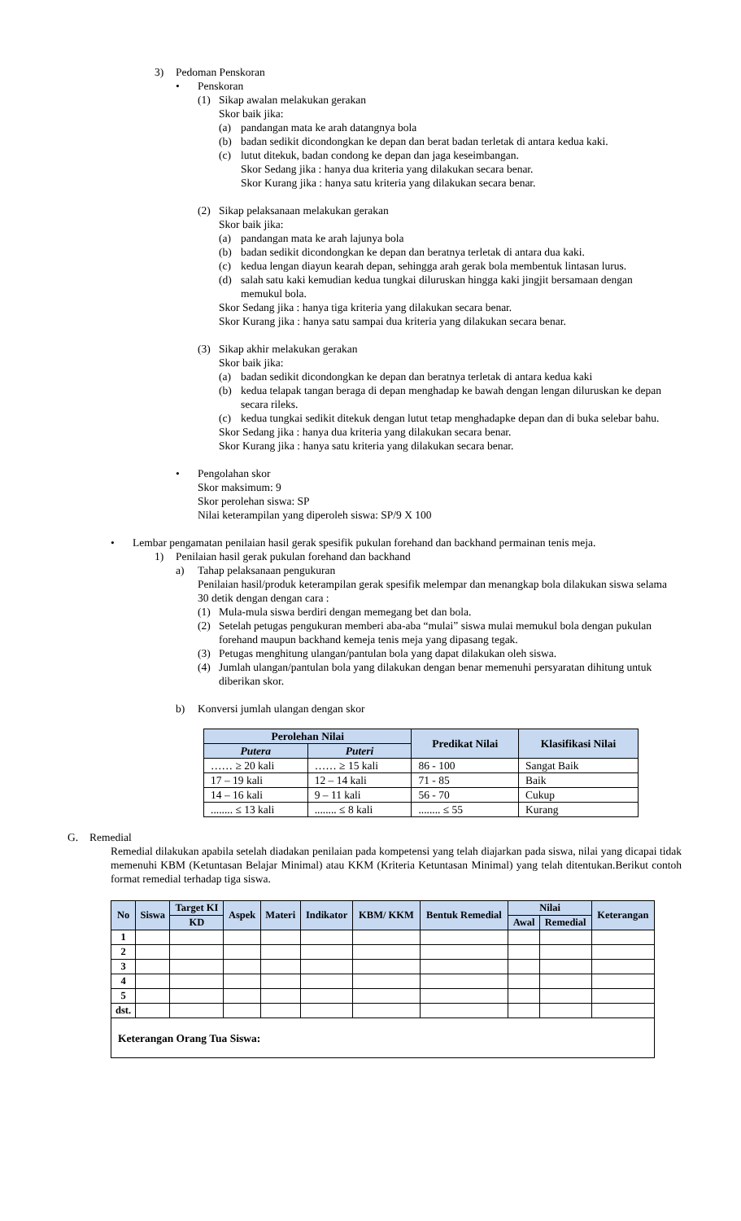3) Pedoman Penskoran
• Penskoran
(1) Sikap awalan melakukan gerakan
Skor baik jika:
(a) pandangan mata ke arah datangnya bola
(b) badan sedikit dicondongkan ke depan dan berat badan terletak di antara kedua kaki.
(c) lutut ditekuk, badan condong ke depan dan jaga keseimbangan.
Skor Sedang jika : hanya dua kriteria yang dilakukan secara benar.
Skor Kurang jika : hanya satu kriteria yang dilakukan secara benar.
(2) Sikap pelaksanaan melakukan gerakan
Skor baik jika:
(a) pandangan mata ke arah lajunya bola
(b) badan sedikit dicondongkan ke depan dan beratnya terletak di antara dua kaki.
(c) kedua lengan diayun kearah depan, sehingga arah gerak bola membentuk lintasan lurus.
(d) salah satu kaki kemudian kedua tungkai diluruskan hingga kaki jingjit bersamaan dengan memukul bola.
Skor Sedang jika : hanya tiga kriteria yang dilakukan secara benar.
Skor Kurang jika : hanya satu sampai dua kriteria yang dilakukan secara benar.
(3) Sikap akhir melakukan gerakan
Skor baik jika:
(a) badan sedikit dicondongkan ke depan dan beratnya terletak di antara kedua kaki
(b) kedua telapak tangan beraga di depan menghadap ke bawah dengan lengan diluruskan ke depan secara rileks.
(c) kedua tungkai sedikit ditekuk dengan lutut tetap menghadapke depan dan di buka selebar bahu.
Skor Sedang jika : hanya dua kriteria yang dilakukan secara benar.
Skor Kurang jika : hanya satu kriteria yang dilakukan secara benar.
• Pengolahan skor
Skor maksimum: 9
Skor perolehan siswa: SP
Nilai keterampilan yang diperoleh siswa: SP/9 X 100
• Lembar pengamatan penilaian hasil gerak spesifik pukulan forehand dan backhand permainan tenis meja.
1) Penilaian hasil gerak pukulan forehand dan backhand
a) Tahap pelaksanaan pengukuran
Penilaian hasil/produk keterampilan gerak spesifik melempar dan menangkap bola dilakukan siswa selama 30 detik dengan dengan cara :
(1) Mula-mula siswa berdiri dengan memegang bet dan bola.
(2) Setelah petugas pengukuran memberi aba-aba “mulai” siswa mulai memukul bola dengan pukulan forehand maupun backhand kemeja tenis meja yang dipasang tegak.
(3) Petugas menghitung ulangan/pantulan bola yang dapat dilakukan oleh siswa.
(4) Jumlah ulangan/pantulan bola yang dilakukan dengan benar memenuhi persyaratan dihitung untuk diberikan skor.
b) Konversi jumlah ulangan dengan skor
| Perolehan Nilai | | Predikat Nilai | Klasifikasi Nilai |
| --- | --- | --- | --- |
| Putera | Puteri | | |
| …… ≥ 20 kali | …… ≥ 15 kali | 86 - 100 | Sangat Baik |
| 17 – 19 kali | 12 – 14 kali | 71 - 85 | Baik |
| 14 – 16 kali | 9 – 11 kali | 56 - 70 | Cukup |
| ........ ≤ 13 kali | ........ ≤ 8 kali | ........ ≤ 55 | Kurang |
G. Remedial
Remedial dilakukan apabila setelah diadakan penilaian pada kompetensi yang telah diajarkan pada siswa, nilai yang dicapai tidak memenuhi KBM (Ketuntasan Belajar Minimal) atau KKM (Kriteria Ketuntasan Minimal) yang telah ditentukan.Berikut contoh format remedial terhadap tiga siswa.
| No | Siswa | Target KI | Aspek | Materi | Indikator | KBM/ KKM | Bentuk Remedial | Nilai | | Keterangan |
| --- | --- | --- | --- | --- | --- | --- | --- | --- | --- | --- |
| | | KD | | | | | | Awal | Remedial | |
| 1 | | | | | | | | | | |
| 2 | | | | | | | | | | |
| 3 | | | | | | | | | | |
| 4 | | | | | | | | | | |
| 5 | | | | | | | | | | |
| dst. | | | | | | | | | | |
| Keterangan Orang Tua Siswa: | | | | | | | | | | |